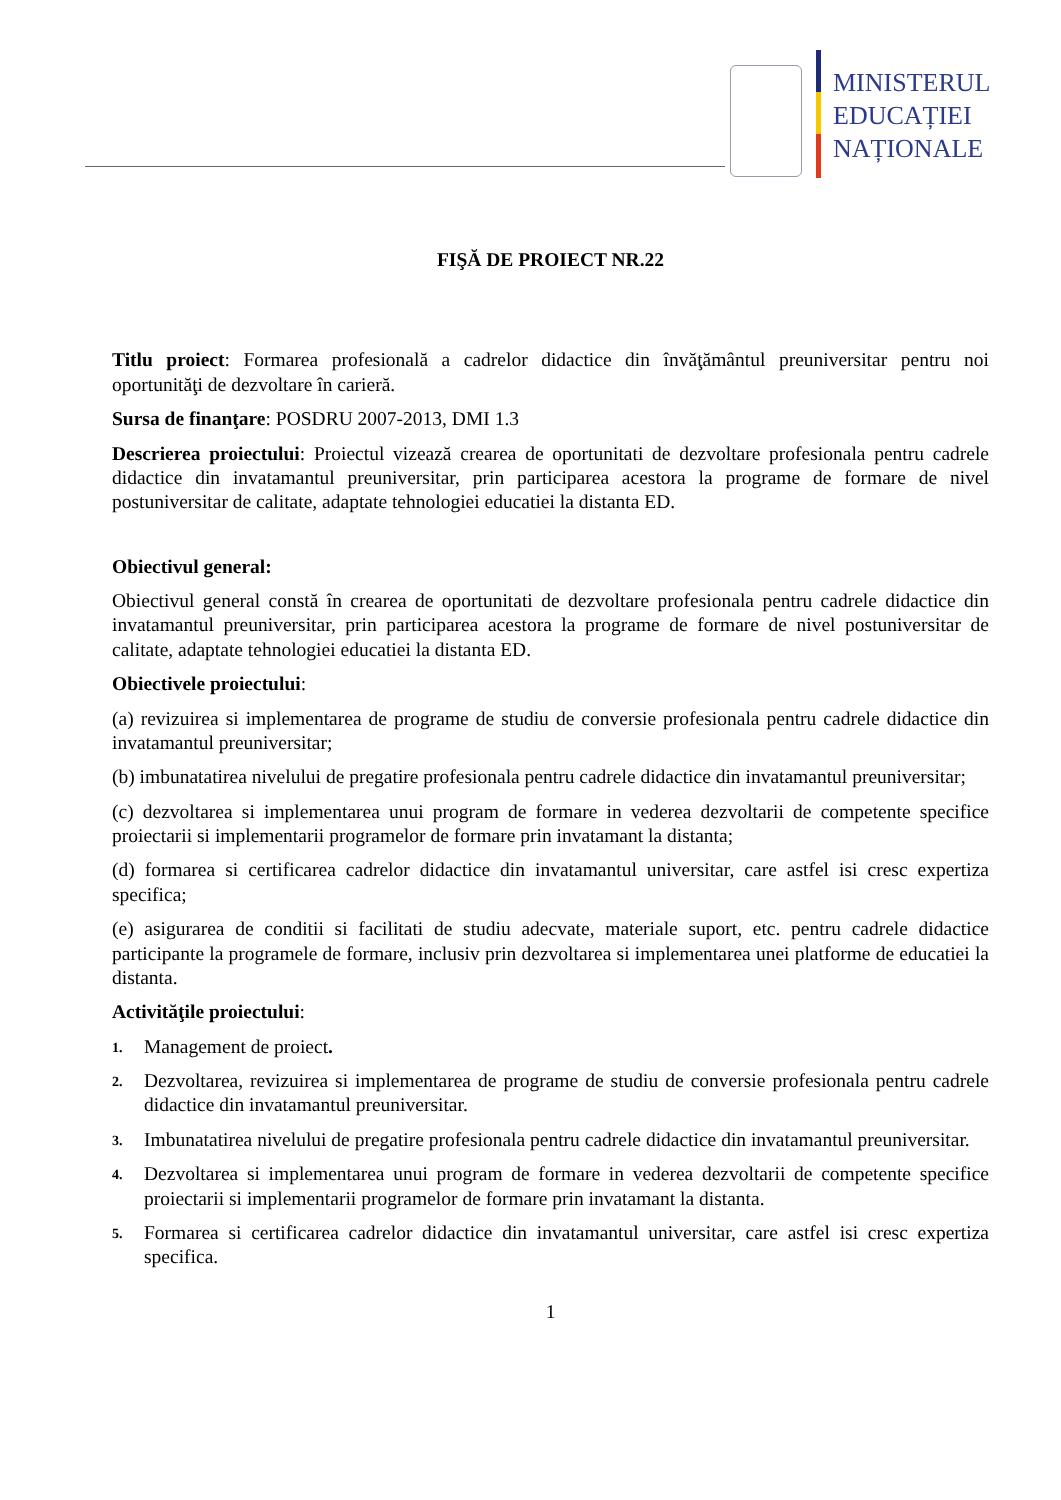MINISTERUL
EDUCAȚIEI
NAȚIONALE
FIŞĂ DE PROIECT NR.22
Titlu proiect: Formarea profesională a cadrelor didactice din învăţământul preuniversitar pentru noi oportunităţi de dezvoltare în carieră.
Sursa de finanţare: POSDRU 2007-2013, DMI 1.3
Descrierea proiectului: Proiectul vizează crearea de oportunitati de dezvoltare profesionala pentru cadrele didactice din invatamantul preuniversitar, prin participarea acestora la programe de formare de nivel postuniversitar de calitate, adaptate tehnologiei educatiei la distanta ED.
Obiectivul general:
Obiectivul general constă în crearea de oportunitati de dezvoltare profesionala pentru cadrele didactice din invatamantul preuniversitar, prin participarea acestora la programe de formare de nivel postuniversitar de calitate, adaptate tehnologiei educatiei la distanta ED.
Obiectivele proiectului:
(a) revizuirea si implementarea de programe de studiu de conversie profesionala pentru cadrele didactice din invatamantul preuniversitar;
(b) imbunatatirea nivelului de pregatire profesionala pentru cadrele didactice din invatamantul preuniversitar;
(c) dezvoltarea si implementarea unui program de formare in vederea dezvoltarii de competente specifice proiectarii si implementarii programelor de formare prin invatamant la distanta;
(d) formarea si certificarea cadrelor didactice din invatamantul universitar, care astfel isi cresc expertiza specifica;
(e) asigurarea de conditii si facilitati de studiu adecvate, materiale suport, etc. pentru cadrele didactice participante la programele de formare, inclusiv prin dezvoltarea si implementarea unei platforme de educatiei la distanta.
Activităţile proiectului:
1. Management de proiect.
2. Dezvoltarea, revizuirea si implementarea de programe de studiu de conversie profesionala pentru cadrele didactice din invatamantul preuniversitar.
3. Imbunatatirea nivelului de pregatire profesionala pentru cadrele didactice din invatamantul preuniversitar.
4. Dezvoltarea si implementarea unui program de formare in vederea dezvoltarii de competente specifice proiectarii si implementarii programelor de formare prin invatamant la distanta.
5. Formarea si certificarea cadrelor didactice din invatamantul universitar, care astfel isi cresc expertiza specifica.
1